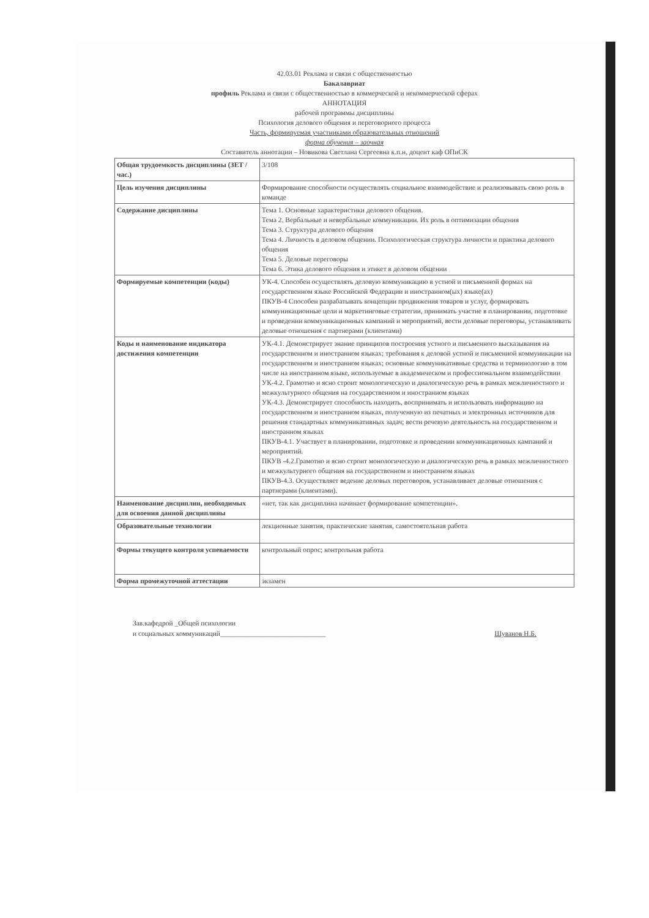42.03.01 Реклама и связи с общественностью
Бакалавриат
профиль Реклама и связи с общественностью в коммерческой и некоммерческой сферах
АННОТАЦИЯ
рабочей программы дисциплины
Психология делового общения и переговорного процесса
Часть, формируемая участниками образовательных отношений
форма обучения – заочная
Составитель аннотации – Новикова Светлана Сергеевна к.п.н, доцент каф ОПиСК
| Общая трудоемкость дисциплины (ЗЕТ / час.) | 3/108 |
| Цель изучения дисциплины | Формирование способности осуществлять социальное взаимодействие и реализовывать свою роль в команде |
| Содержание дисциплины | Тема 1. Основные характеристики делового общения. Тема 2. Вербальные и невербальные коммуникации. Их роль в оптимизации общения Тема 3. Структура делового общения Тема 4. Личность в деловом общении. Психологическая структура личности и практика делового общения Тема 5. Деловые переговоры Тема 6. Этика делового общения и этикет в деловом общении |
| Формируемые компетенции (коды) | УК-4. Способен осуществлять деловую коммуникацию в устной и письменной формах на государственном языке Российской Федерации и иностранном(ых) языке(ах) ПКУВ-4 Способен разрабатывать концепции продвижения товаров и услуг, формировать коммуникационные цели и маркетинговые стратегии, принимать участие в планировании, подготовке и проведении коммуникационных кампаний и мероприятий, вести деловые переговоры, устанавливать деловые отношения с партнерами (клиентами) |
| Коды и наименование индикатора достижения компетенции | УК-4.1. Демонстрирует знание принципов построения устного и письменного высказывания на государственном и иностранном языках; требования к деловой устной и письменной коммуникации на государственном и иностранном языках; основные коммуникативные средства и терминологию в том числе на иностранном языке, используемые в академическом и профессиональном взаимодействии УК-4.2. Грамотно и ясно строит монологическую и диалогическую речь в рамках межличностного и межкультурного общения на государственном и иностранном языках УК-4.3. Демонстрирует способность находить, воспринимать и использовать информацию на государственном и иностранном языках, полученную из печатных и электронных источников для решения стандартных коммуникативных задач; вести речевую деятельность на государственном и иностранном языках ПКУВ-4.1. Участвует в планировании, подготовке и проведении коммуникационных кампаний и мероприятий. ПКУВ -4.2.Грамотно и ясно строит монологическую и диалогическую речь в рамках межличностного и межкультурного общения на государственном и иностранном языках ПКУВ-4.3. Осуществляет ведение деловых переговоров, устанавливает деловые отношения с партнерами (клиентами). |
| Наименование дисциплин, необходимых для освоения данной дисциплины | «нет, так как дисциплина начинает формирование компетенции». |
| Образовательные технологии | лекционные занятия, практические занятия, самостоятельная работа |
| Формы текущего контроля успеваемости | контрольный опрос; контрольная работа |
| Форма промежуточной аттестации | экзамен |
Зав.кафедрой _Общей психологии
и социальных коммуникаций______________________________
Шуванов Н.Б.